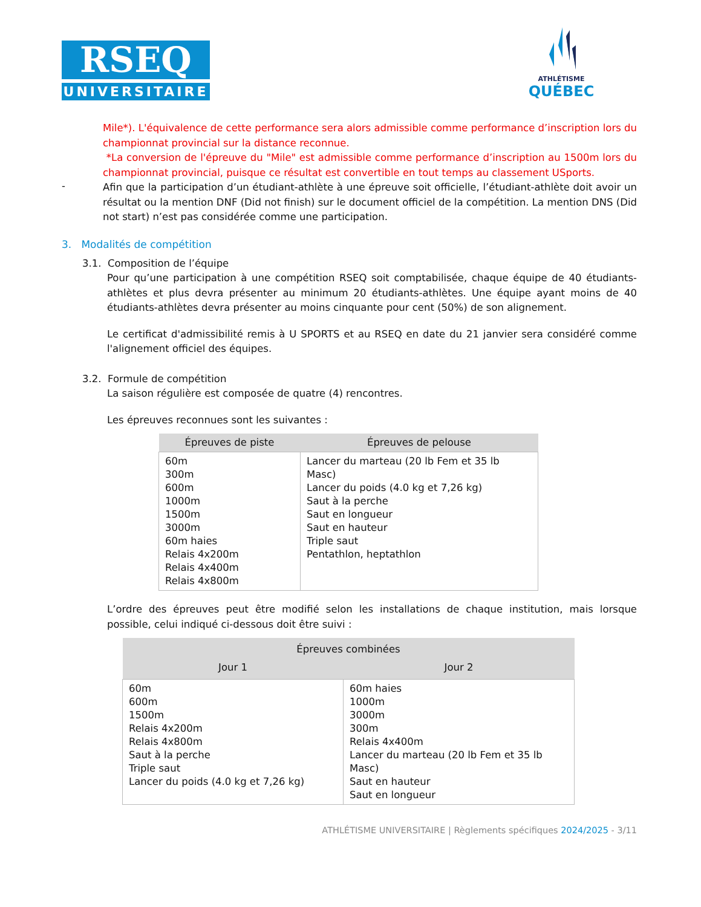RSEQ
UNIVERSITAIRE
ATHLÉTISME
QUÉBEC
Mile*). L'équivalence de cette performance sera alors admissible comme performance d’inscription lors du championnat provincial sur la distance reconnue.
*La conversion de l'épreuve du "Mile" est admissible comme performance d’inscription au 1500m lors du championnat provincial, puisque ce résultat est convertible en tout temps au classement USports.
-
Afin que la participation d’un étudiant-athlète à une épreuve soit officielle, l’étudiant-athlète doit avoir un résultat ou la mention DNF (Did not finish) sur le document officiel de la compétition. La mention DNS (Did not start) n’est pas considérée comme une participation.
3. Modalités de compétition
3.1. Composition de l’équipe
Pour qu’une participation à une compétition RSEQ soit comptabilisée, chaque équipe de 40 étudiants-athlètes et plus devra présenter au minimum 20 étudiants-athlètes. Une équipe ayant moins de 40 étudiants-athlètes devra présenter au moins cinquante pour cent (50%) de son alignement.
Le certificat d'admissibilité remis à U SPORTS et au RSEQ en date du 21 janvier sera considéré comme l'alignement officiel des équipes.
3.2. Formule de compétition
La saison régulière est composée de quatre (4) rencontres.
Les épreuves reconnues sont les suivantes :
| Épreuves de piste | Épreuves de pelouse |
| --- | --- |
| 60m 300m 600m 1000m 1500m 3000m 60m haies Relais 4x200m Relais 4x400m Relais 4x800m | Lancer du marteau (20 lb Fem et 35 lb Masc) Lancer du poids (4.0 kg et 7,26 kg) Saut à la perche Saut en longueur Saut en hauteur Triple saut Pentathlon, heptathlon |
L’ordre des épreuves peut être modifié selon les installations de chaque institution, mais lorsque possible, celui indiqué ci-dessous doit être suivi :
| Épreuves combinées | |
| --- | --- |
| Jour 1 | Jour 2 |
| 60m 600m 1500m Relais 4x200m Relais 4x800m Saut à la perche Triple saut Lancer du poids (4.0 kg et 7,26 kg) | 60m haies 1000m 3000m 300m Relais 4x400m Lancer du marteau (20 lb Fem et 35 lb Masc) Saut en hauteur Saut en longueur |
ATHLÉTISME UNIVERSITAIRE | Règlements spécifiques 2024/2025 - 3/11